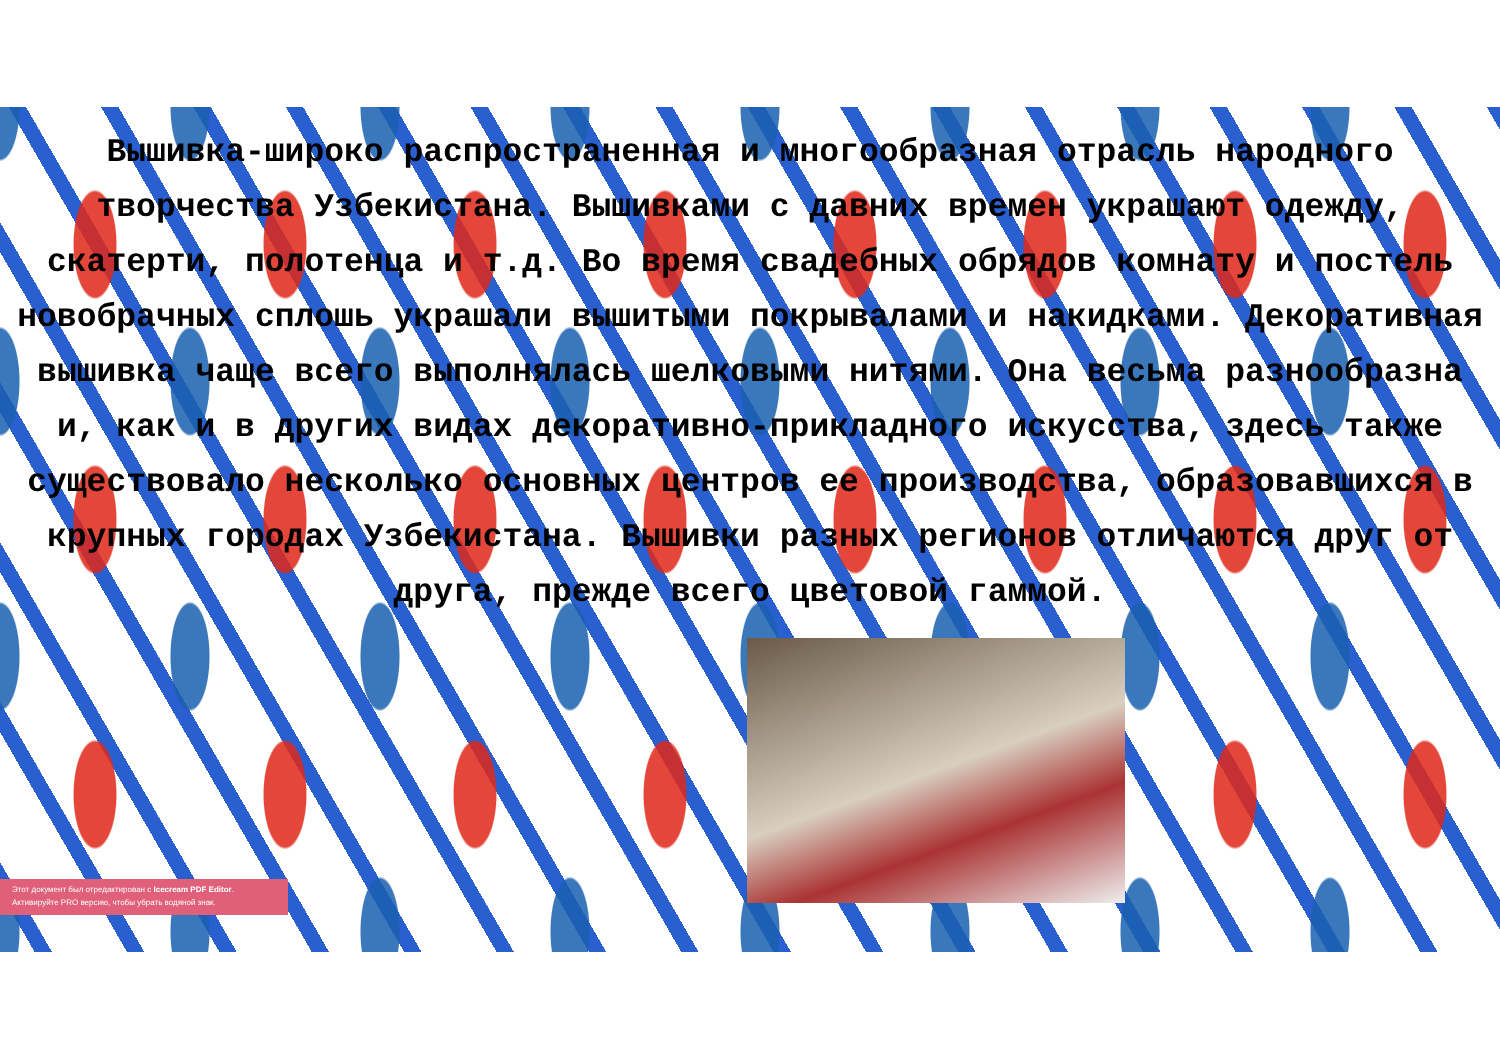Вышивка-широко распространенная и многообразная отрасль народного творчества Узбекистана. Вышивками с давних времен украшают одежду, скатерти, полотенца и т.д. Во время свадебных обрядов комнату и постель новобрачных сплошь украшали вышитыми покрывалами и накидками. Декоративная вышивка чаще всего выполнялась шелковыми нитями. Она весьма разнообразна и, как и в других видах декоративно-прикладного искусства, здесь также существовало несколько основных центров ее производства, образовавшихся в крупных городах Узбекистана. Вышивки разных регионов отличаются друг от друга, прежде всего цветовой гаммой.
Этот документ был отредактирован с Icecream PDF Editor.
Активируйте PRO версию, чтобы убрать водяной знак.